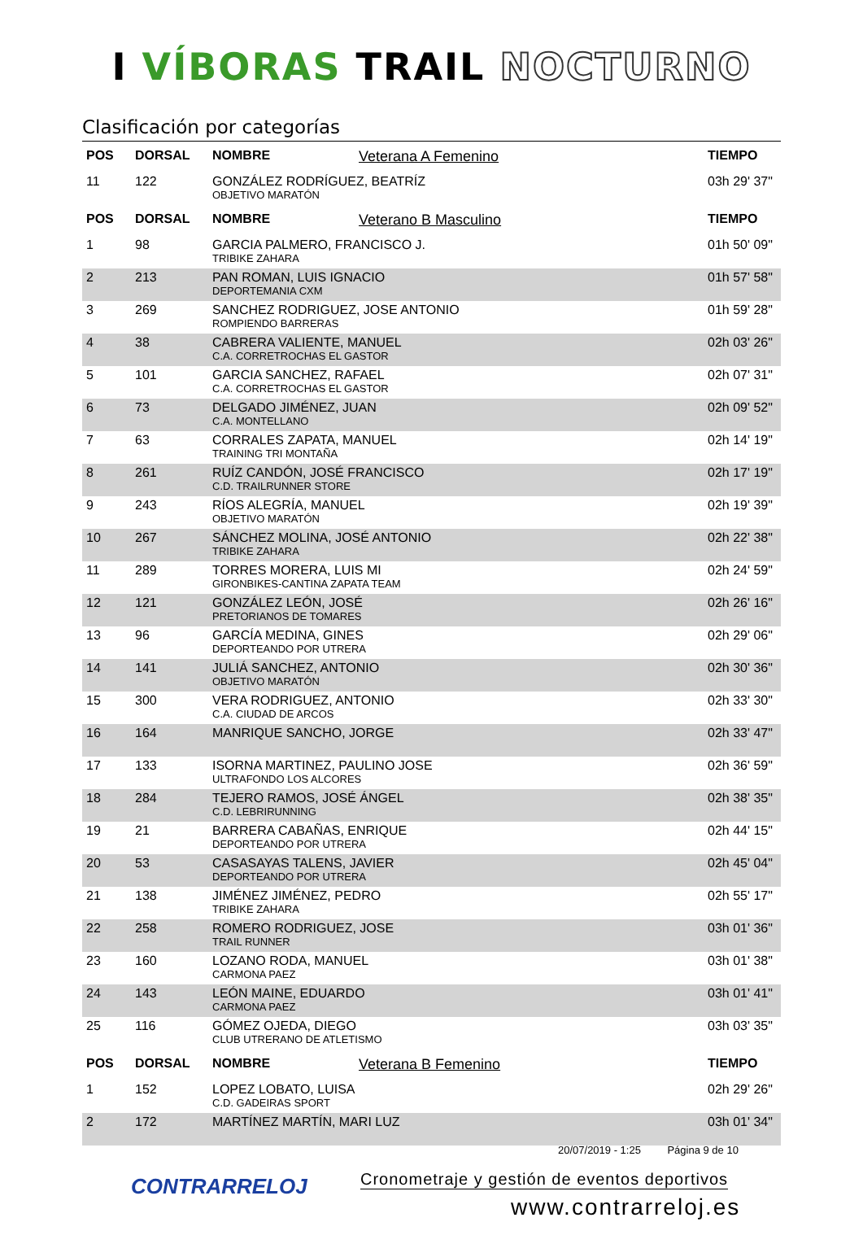I VÍBORAS TRAIL NOCTURNO
Clasificación por categorías
| POS | DORSAL | NOMBRE | Veterana A Femenino | TIEMPO |
| --- | --- | --- | --- | --- |
| 11 | 122 | GONZÁLEZ RODRÍGUEZ, BEATRÍZ OBJETIVO MARATÓN | | 03h 29' 37" |
| POS | DORSAL | NOMBRE | Veterano B Masculino | TIEMPO |
| 1 | 98 | GARCIA PALMERO, FRANCISCO J. TRIBIKE ZAHARA | | 01h 50' 09" |
| 2 | 213 | PAN ROMAN, LUIS IGNACIO DEPORTEMANIA CXM | | 01h 57' 58" |
| 3 | 269 | SANCHEZ RODRIGUEZ, JOSE ANTONIO ROMPIENDO BARRERAS | | 01h 59' 28" |
| 4 | 38 | CABRERA VALIENTE, MANUEL C.A. CORRETROCHAS EL GASTOR | | 02h 03' 26" |
| 5 | 101 | GARCIA SANCHEZ, RAFAEL C.A. CORRETROCHAS EL GASTOR | | 02h 07' 31" |
| 6 | 73 | DELGADO JIMÉNEZ, JUAN C.A. MONTELLANO | | 02h 09' 52" |
| 7 | 63 | CORRALES ZAPATA, MANUEL TRAINING TRI MONTAÑA | | 02h 14' 19" |
| 8 | 261 | RUÍZ CANDÓN, JOSÉ FRANCISCO C.D. TRAILRUNNER STORE | | 02h 17' 19" |
| 9 | 243 | RÍOS ALEGRÍA, MANUEL OBJETIVO MARATÓN | | 02h 19' 39" |
| 10 | 267 | SÁNCHEZ MOLINA, JOSÉ ANTONIO TRIBIKE ZAHARA | | 02h 22' 38" |
| 11 | 289 | TORRES MORERA, LUIS MI GIRONBIKES-CANTINA ZAPATA TEAM | | 02h 24' 59" |
| 12 | 121 | GONZÁLEZ LEÓN, JOSÉ PRETORIANOS DE TOMARES | | 02h 26' 16" |
| 13 | 96 | GARCÍA MEDINA, GINES DEPORTEANDO POR UTRERA | | 02h 29' 06" |
| 14 | 141 | JULIÁ SANCHEZ, ANTONIO OBJETIVO MARATÓN | | 02h 30' 36" |
| 15 | 300 | VERA RODRIGUEZ, ANTONIO C.A. CIUDAD DE ARCOS | | 02h 33' 30" |
| 16 | 164 | MANRIQUE SANCHO, JORGE | | 02h 33' 47" |
| 17 | 133 | ISORNA MARTINEZ, PAULINO JOSE ULTRAFONDO LOS ALCORES | | 02h 36' 59" |
| 18 | 284 | TEJERO RAMOS, JOSÉ ÁNGEL C.D. LEBRIRUNNING | | 02h 38' 35" |
| 19 | 21 | BARRERA CABAÑAS, ENRIQUE DEPORTEANDO POR UTRERA | | 02h 44' 15" |
| 20 | 53 | CASASAYAS TALENS, JAVIER DEPORTEANDO POR UTRERA | | 02h 45' 04" |
| 21 | 138 | JIMÉNEZ JIMÉNEZ, PEDRO TRIBIKE ZAHARA | | 02h 55' 17" |
| 22 | 258 | ROMERO RODRIGUEZ, JOSE TRAIL RUNNER | | 03h 01' 36" |
| 23 | 160 | LOZANO RODA, MANUEL CARMONA PAEZ | | 03h 01' 38" |
| 24 | 143 | LEÓN MAINE, EDUARDO CARMONA PAEZ | | 03h 01' 41" |
| 25 | 116 | GÓMEZ OJEDA, DIEGO CLUB UTRERANO DE ATLETISMO | | 03h 03' 35" |
| POS | DORSAL | NOMBRE | Veterana B Femenino | TIEMPO |
| 1 | 152 | LOPEZ LOBATO, LUISA C.D. GADEIRAS SPORT | | 02h 29' 26" |
| 2 | 172 | MARTÍNEZ MARTÍN, MARI LUZ | | 03h 01' 34" |
20/07/2019 - 1:25 Página 9 de 10
CONTRARRELOJ
Cronometraje y gestión de eventos deportivos
www.contrarreloj.es